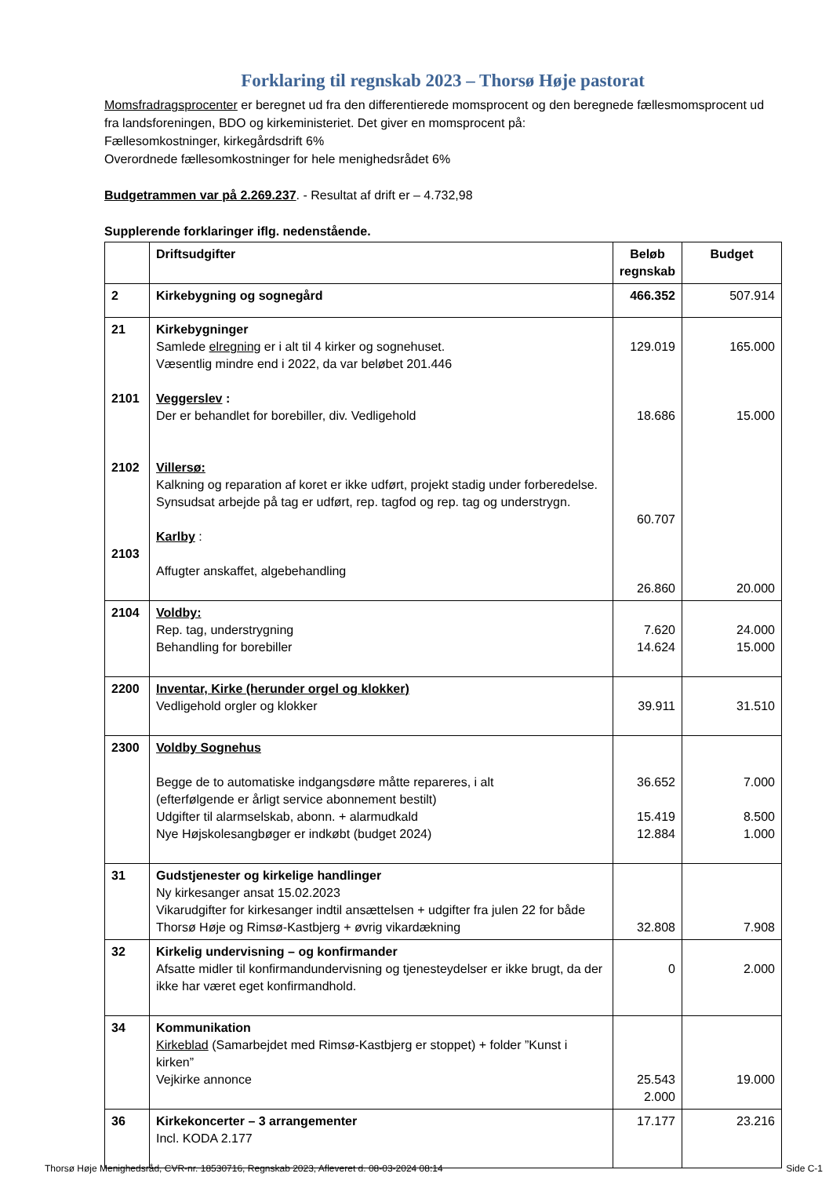Forklaring til regnskab 2023 – Thorsø Høje pastorat
Momsfradragsprocenter er beregnet ud fra den differentierede momsprocent og den beregnede fællesmomsprocent ud fra landsforeningen, BDO og kirkeministeriet. Det giver en momsprocent på:
Fællesomkostninger, kirkegårdsdrift 6%
Overordnede fællesomkostninger for hele menighedsrådet 6%
Budgetrammen var på 2.269.237. - Resultat af drift er – 4.732,98
Supplerende forklaringer iflg. nedenstående.
| | Driftsudgifter | Beløb regnskab | Budget |
| 2 | Kirkebygning og sognegård | 466.352 | 507.914 |
| 21 2101 2102 2103 | Kirkebygninger Samlede elregning er i alt til 4 kirker og sognehuset. Væsentlig mindre end i 2022, da var beløbet 201.446 Veggerslev : Der er behandlet for borebiller, div. Vedligehold Villersø: Kalkning og reparation af koret er ikke udført, projekt stadig under forberedelse. Synsudsat arbejde på tag er udført, rep. tagfod og rep. tag og understrygn. Karlby : Affugter anskaffet, algebehandling | 129.019 18.686 60.707 26.860 | 165.000 15.000 20.000 |
| 2104 | Voldby: Rep. tag, understrygning Behandling for borebiller | 7.620 14.624 | 24.000 15.000 |
| 2200 | Inventar, Kirke (herunder orgel og klokker) Vedligehold orgler og klokker | 39.911 | 31.510 |
| 2300 | Voldby Sognehus Begge de to automatiske indgangsdøre måtte repareres, i alt (efterfølgende er årligt service abonnement bestilt) Udgifter til alarmselskab, abonn. + alarmudkald Nye Højskolesangbøger er indkøbt (budget 2024) | 36.652 15.419 12.884 | 7.000 8.500 1.000 |
| 31 | Gudstjenester og kirkelige handlinger Ny kirkesanger ansat 15.02.2023 Vikarudgifter for kirkesanger indtil ansættelsen + udgifter fra julen 22 for både Thorsø Høje og Rimsø-Kastbjerg + øvrig vikardækning | 32.808 | 7.908 |
| 32 | Kirkelig undervisning – og konfirmander Afsatte midler til konfirmandundervisning og tjenesteydelser er ikke brugt, da der ikke har været eget konfirmandhold. | 0 | 2.000 |
| 34 | Kommunikation Kirkeblad (Samarbejdet med Rimsø-Kastbjerg er stoppet) + folder ”Kunst i kirken” Vejkirke annonce | 25.543 2.000 | 19.000 |
| 36 | Kirkekoncerter – 3 arrangementer Incl. KODA 2.177 | 17.177 | 23.216 |
Thorsø Høje Menighedsråd, CVR-nr. 18530716, Regnskab 2023, Afleveret d. 08-03-2024 08:14 Side C-1